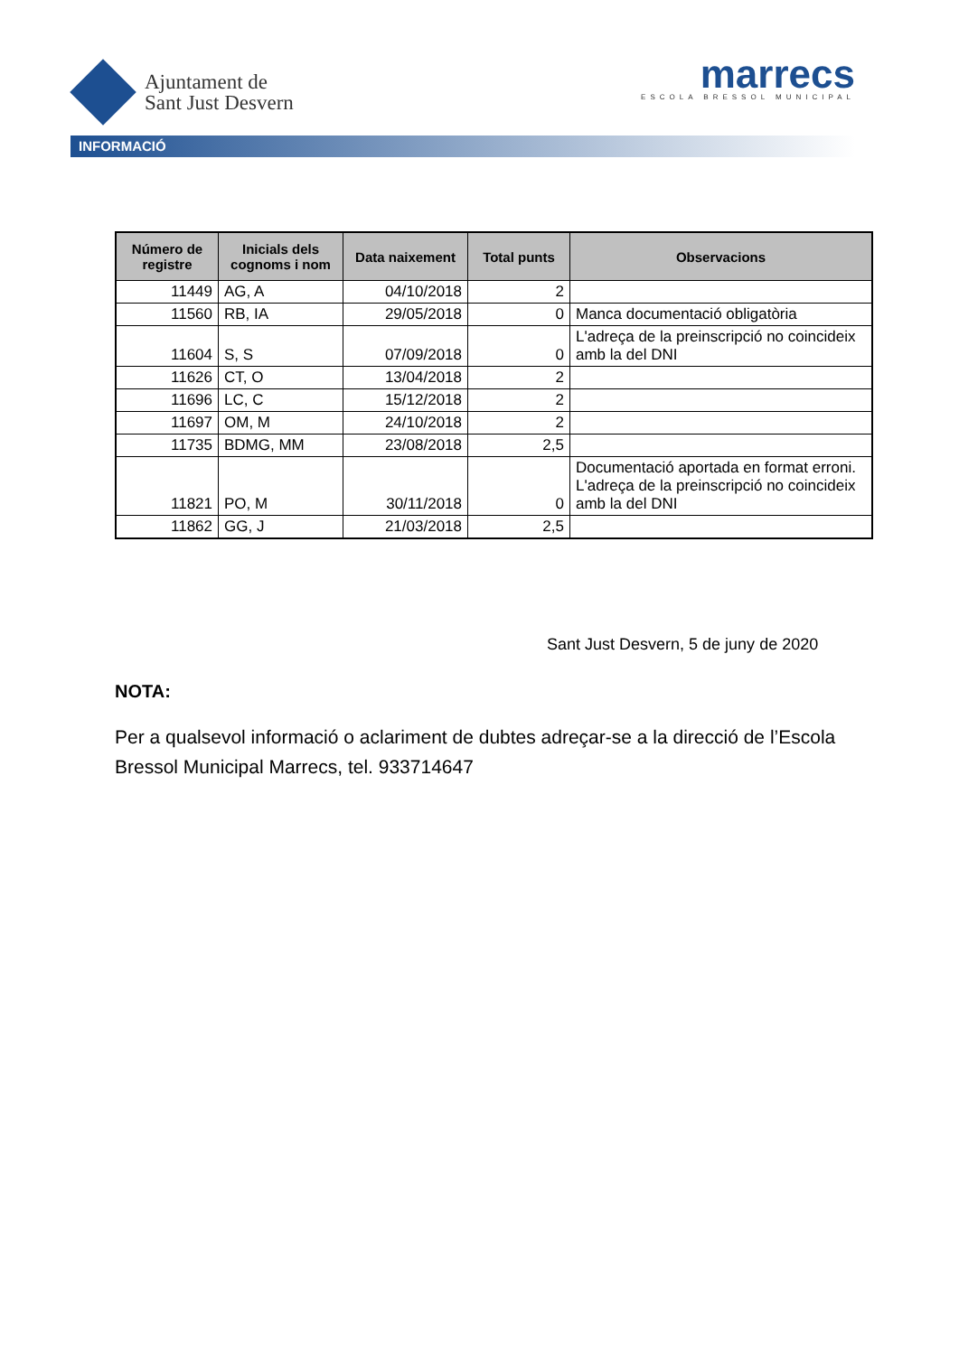Ajuntament de
Sant Just Desvern
marrecs
ESCOLA BRESSOL MUNICIPAL
INFORMACIÓ
| Número de registre | Inicials dels cognoms i nom | Data naixement | Total punts | Observacions |
| --- | --- | --- | --- | --- |
| 11449 | AG, A | 04/10/2018 | 2 | |
| 11560 | RB, IA | 29/05/2018 | 0 | Manca documentació obligatòria |
| 11604 | S, S | 07/09/2018 | 0 | L'adreça de la preinscripció no coincideix amb la del DNI |
| 11626 | CT, O | 13/04/2018 | 2 | |
| 11696 | LC, C | 15/12/2018 | 2 | |
| 11697 | OM, M | 24/10/2018 | 2 | |
| 11735 | BDMG, MM | 23/08/2018 | 2,5 | |
| 11821 | PO, M | 30/11/2018 | 0 | Documentació aportada en format erroni. L'adreça de la preinscripció no coincideix amb la del DNI |
| 11862 | GG, J | 21/03/2018 | 2,5 | |
Sant Just Desvern, 5 de juny de 2020
NOTA:
Per a qualsevol informació o aclariment de dubtes adreçar-se a la direcció de l’Escola Bressol Municipal Marrecs, tel. 933714647